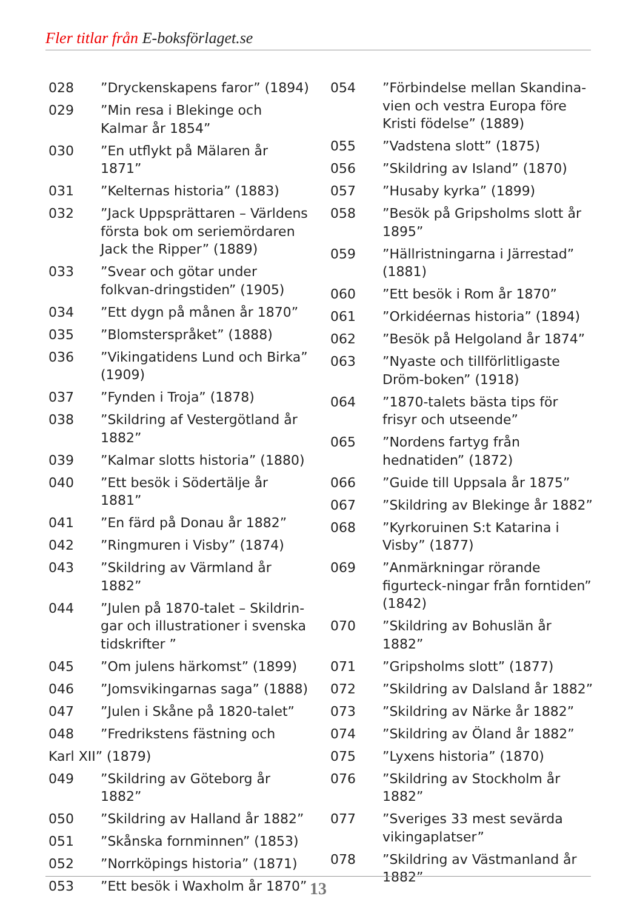Fler titlar från E-boksförlaget.se
028”Dryckenskapens faror” (1894)
029”Min resa i Blekinge och Kalmar år 1854”
030”En utflykt på Mälaren år 1871”
031”Kelternas historia” (1883)
032”Jack Uppsprättaren – Världens första bok om seriemördaren Jack the Ripper” (1889)
033”Svear och götar under folkvan-dringstiden” (1905)
034”Ett dygn på månen år 1870”
035”Blomsterspråket” (1888)
036”Vikingatidens Lund och Birka” (1909)
037”Fynden i Troja” (1878)
038”Skildring af Vestergötland år 1882”
039”Kalmar slotts historia” (1880)
040”Ett besök i Södertälje år 1881”
041”En färd på Donau år 1882”
042”Ringmuren i Visby” (1874)
043”Skildring av Värmland år 1882”
044”Julen på 1870-talet – Skildrin-gar och illustrationer i svenska tidskrifter ”
045”Om julens härkomst” (1899)
046”Jomsvikingarnas saga” (1888)
047”Julen i Skåne på 1820-talet”
048”Fredrikstens fästning och
Karl XII” (1879)
049”Skildring av Göteborg år 1882”
050”Skildring av Halland år 1882”
051”Skånska fornminnen” (1853)
052”Norrköpings historia” (1871)
053”Ett besök i Waxholm år 1870”
054”Förbindelse mellan Skandina-vien och vestra Europa före Kristi födelse” (1889)
055”Vadstena slott” (1875)
056”Skildring av Island” (1870)
057”Husaby kyrka” (1899)
058”Besök på Gripsholms slott år 1895”
059”Hällristningarna i Järrestad” (1881)
060”Ett besök i Rom år 1870”
061”Orkidéernas historia” (1894)
062”Besök på Helgoland år 1874”
063”Nyaste och tillförlitligaste Dröm-boken” (1918)
064”1870-talets bästa tips för frisyr och utseende”
065”Nordens fartyg från hednatiden” (1872)
066”Guide till Uppsala år 1875”
067”Skildring av Blekinge år 1882”
068”Kyrkoruinen S:t Katarina i Visby” (1877)
069”Anmärkningar rörande figurteck-ningar från forntiden” (1842)
070”Skildring av Bohuslän år 1882”
071”Gripsholms slott” (1877)
072”Skildring av Dalsland år 1882”
073”Skildring av Närke år 1882”
074”Skildring av Öland år 1882”
075”Lyxens historia” (1870)
076”Skildring av Stockholm år 1882”
077”Sveriges 33 mest sevärda vikingaplatser”
078”Skildring av Västmanland år 1882”
13